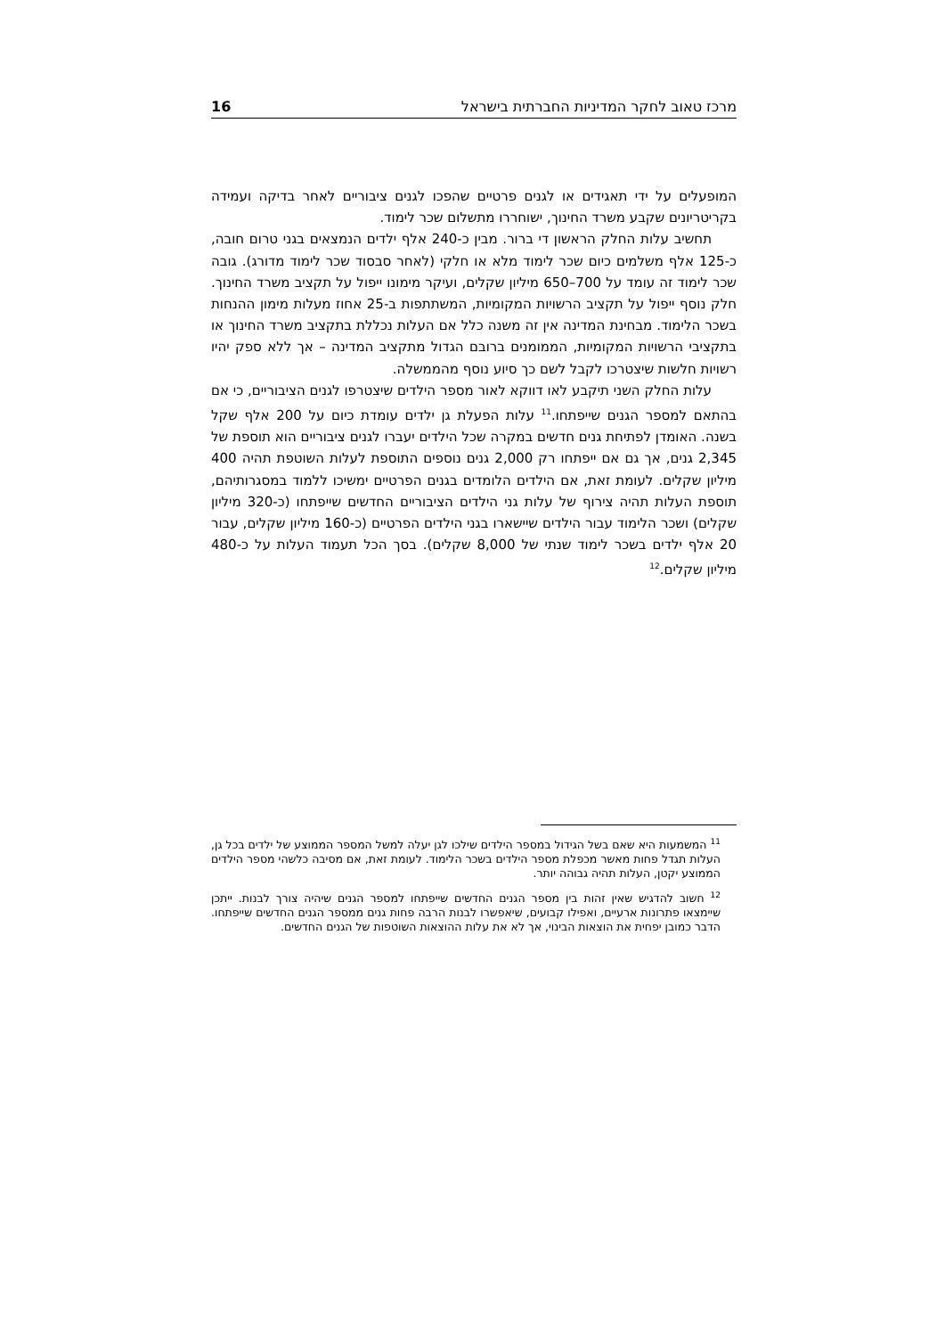מרכז טאוב לחקר המדיניות החברתית בישראל 16
המופעלים על ידי תאגידים או לגנים פרטיים שהפכו לגנים ציבוריים לאחר בדיקה ועמידה בקריטריונים שקבע משרד החינוך, ישוחררו מתשלום שכר לימוד.
תחשיב עלות החלק הראשון די ברור. מבין כ-240 אלף ילדים הנמצאים בגני טרום חובה, כ-125 אלף משלמים כיום שכר לימוד מלא או חלקי (לאחר סבסוד שכר לימוד מדורג). גובה שכר לימוד זה עומד על 700–650 מיליון שקלים, ועיקר מימונו ייפול על תקציב משרד החינוך. חלק נוסף ייפול על תקציב הרשויות המקומיות, המשתתפות ב-25 אחוז מעלות מימון ההנחות בשכר הלימוד. מבחינת המדינה אין זה משנה כלל אם העלות נכללת בתקציב משרד החינוך או בתקציבי הרשויות המקומיות, הממומנים ברובם הגדול מתקציב המדינה – אך ללא ספק יהיו רשויות חלשות שיצטרכו לקבל לשם כך סיוע נוסף מהממשלה.
עלות החלק השני תיקבע לאו דווקא לאור מספר הילדים שיצטרפו לגנים הציבוריים, כי אם בהתאם למספר הגנים שייפתחו.<sup>11</sup> עלות הפעלת גן ילדים עומדת כיום על 200 אלף שקל בשנה. האומדן לפתיחת גנים חדשים במקרה שכל הילדים יעברו לגנים ציבוריים הוא תוספת של 2,345 גנים, אך גם אם ייפתחו רק 2,000 גנים נוספים התוספת לעלות השוטפת תהיה 400 מיליון שקלים. לעומת זאת, אם הילדים הלומדים בגנים הפרטיים ימשיכו ללמוד במסגרותיהם, תוספת העלות תהיה צירוף של עלות גני הילדים הציבוריים החדשים שייפתחו (כ-320 מיליון שקלים) ושכר הלימוד עבור הילדים שיישארו בגני הילדים הפרטיים (כ-160 מיליון שקלים, עבור 20 אלף ילדים בשכר לימוד שנתי של 8,000 שקלים). בסך הכל תעמוד העלות על כ-480 מיליון שקלים.<sup>12</sup>
<sup>11</sup> המשמעות היא שאם בשל הגידול במספר הילדים שילכו לגן יעלה למשל המספר הממוצע של ילדים בכל גן, העלות תגדל פחות מאשר מכפלת מספר הילדים בשכר הלימוד. לעומת זאת, אם מסיבה כלשהי מספר הילדים הממוצע יקטן, העלות תהיה גבוהה יותר.
<sup>12</sup> חשוב להדגיש שאין זהות בין מספר הגנים החדשים שייפתחו למספר הגנים שיהיה צורך לבנות. ייתכן שיימצאו פתרונות ארעיים, ואפילו קבועים, שיאפשרו לבנות הרבה פחות גנים ממספר הגנים החדשים שייפתחו. הדבר כמובן יפחית את הוצאות הבינוי, אך לא את עלות ההוצאות השוטפות של הגנים החדשים.